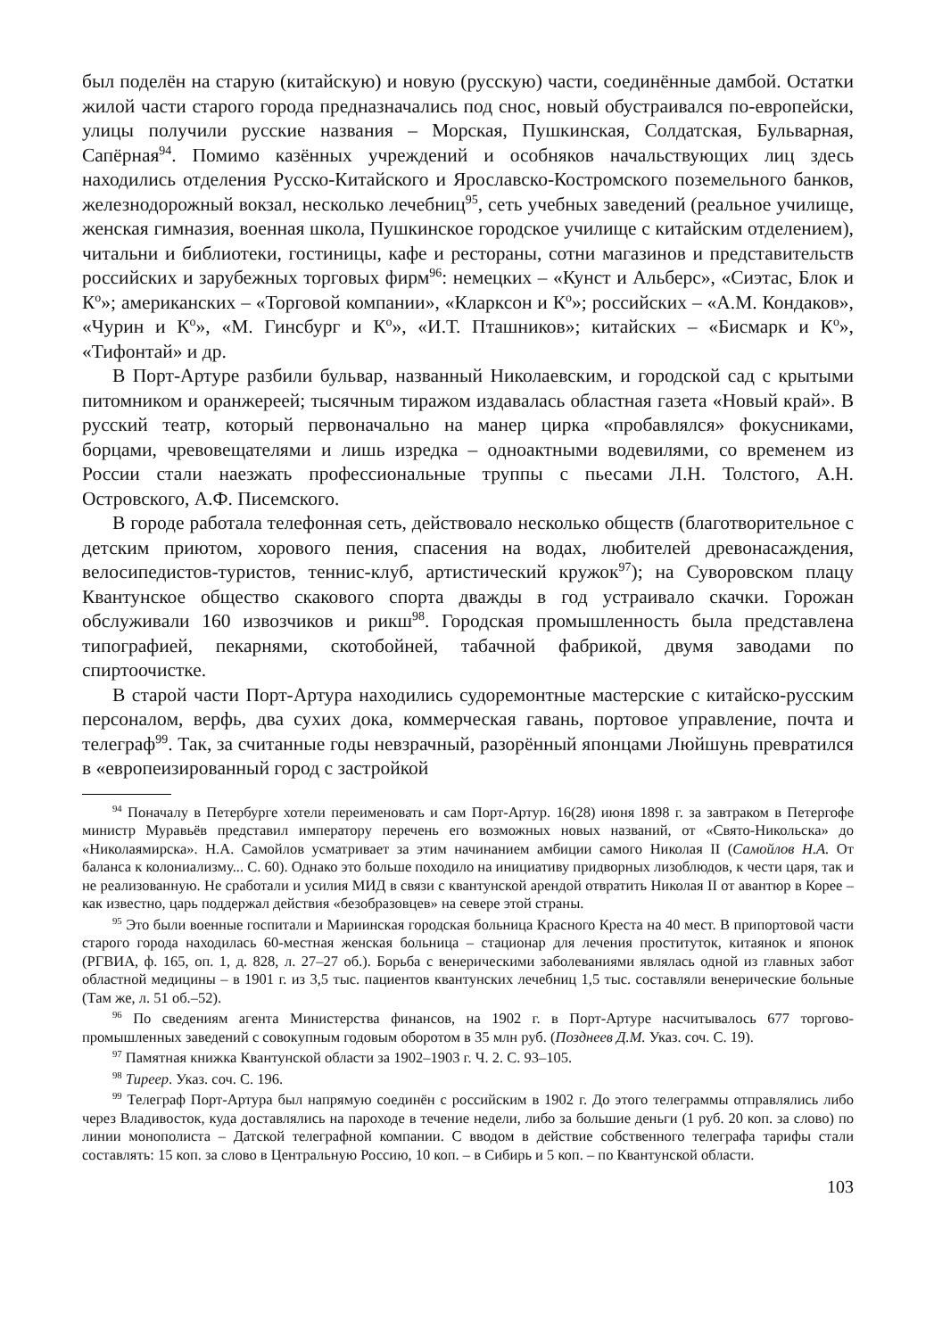был поделён на старую (китайскую) и новую (русскую) части, соединённые дамбой. Остатки жилой части старого города предназначались под снос, новый обустраивался по-европейски, улицы получили русские названия – Морская, Пушкинская, Солдатская, Бульварная, Сапёрная<sup>94</sup>. Помимо казённых учреждений и особняков начальствующих лиц здесь находились отделения Русско-Китайского и Ярославско-Костромского поземельного банков, железнодорожный вокзал, несколько лечебниц<sup>95</sup>, сеть учебных заведений (реальное училище, женская гимназия, военная школа, Пушкинское городское училище с китайским отделением), читальни и библиотеки, гостиницы, кафе и рестораны, сотни магазинов и представительств российских и зарубежных торговых фирм<sup>96</sup>: немецких – «Кунст и Альберс», «Сиэтас, Блок и К<sup>о</sup>»; американских – «Торговой компании», «Кларксон и К<sup>о</sup>»; российских – «А.М. Кондаков», «Чурин и К<sup>о</sup>», «М. Гинсбург и К<sup>о</sup>», «И.Т. Пташников»; китайских – «Бисмарк и К<sup>о</sup>», «Тифонтай» и др.
В Порт-Артуре разбили бульвар, названный Николаевским, и городской сад с крытыми питомником и оранжереей; тысячным тиражом издавалась областная газета «Новый край». В русский театр, который первоначально на манер цирка «пробавлялся» фокусниками, борцами, чревовещателями и лишь изредка – одноактными водевилями, со временем из России стали наезжать профессиональные труппы с пьесами Л.Н. Толстого, А.Н. Островского, А.Ф. Писемского.
В городе работала телефонная сеть, действовало несколько обществ (благотворительное с детским приютом, хорового пения, спасения на водах, любителей древонасаждения, велосипедистов-туристов, теннис-клуб, артистический кружок<sup>97</sup>); на Суворовском плацу Квантунское общество скакового спорта дважды в год устраивало скачки. Горожан обслуживали 160 извозчиков и рикш<sup>98</sup>. Городская промышленность была представлена типографией, пекарнями, скотобойней, табачной фабрикой, двумя заводами по спиртоочистке.
В старой части Порт-Артура находились судоремонтные мастерские с китайско-русским персоналом, верфь, два сухих дока, коммерческая гавань, портовое управление, почта и телеграф<sup>99</sup>. Так, за считанные годы невзрачный, разорённый японцами Люйшунь превратился в «европеизированный город с застройкой
<sup>94</sup> Поначалу в Петербурге хотели переименовать и сам Порт-Артур. 16(28) июня 1898 г. за завтраком в Петергофе министр Муравьёв представил императору перечень его возможных новых названий, от «Свято-Никольска» до «Николаямирска». Н.А. Самойлов усматривает за этим начинанием амбиции самого Николая II (Самойлов Н.А. От баланса к колониализму... С. 60). Однако это больше походило на инициативу придворных лизоблюдов, к чести царя, так и не реализованную. Не сработали и усилия МИД в связи с квантунской арендой отвратить Николая II от авантюр в Корее – как известно, царь поддержал действия «безобразовцев» на севере этой страны.
<sup>95</sup> Это были военные госпитали и Мариинская городская больница Красного Креста на 40 мест. В припортовой части старого города находилась 60-местная женская больница – стационар для лечения проституток, китаянок и японок (РГВИА, ф. 165, оп. 1, д. 828, л. 27–27 об.). Борьба с венерическими заболеваниями являлась одной из главных забот областной медицины – в 1901 г. из 3,5 тыс. пациентов квантунских лечебниц 1,5 тыс. составляли венерические больные (Там же, л. 51 об.–52).
<sup>96</sup> По сведениям агента Министерства финансов, на 1902 г. в Порт-Артуре насчитывалось 677 торгово-промышленных заведений с совокупным годовым оборотом в 35 млн руб. (Позднеев Д.М. Указ. соч. С. 19).
<sup>97</sup> Памятная книжка Квантунской области за 1902–1903 г. Ч. 2. С. 93–105.
<sup>98</sup> Тиреер. Указ. соч. С. 196.
<sup>99</sup> Телеграф Порт-Артура был напрямую соединён с российским в 1902 г. До этого телеграммы отправлялись либо через Владивосток, куда доставлялись на пароходе в течение недели, либо за большие деньги (1 руб. 20 коп. за слово) по линии монополиста – Датской телеграфной компании. С вводом в действие собственного телеграфа тарифы стали составлять: 15 коп. за слово в Центральную Россию, 10 коп. – в Сибирь и 5 коп. – по Квантунской области.
103